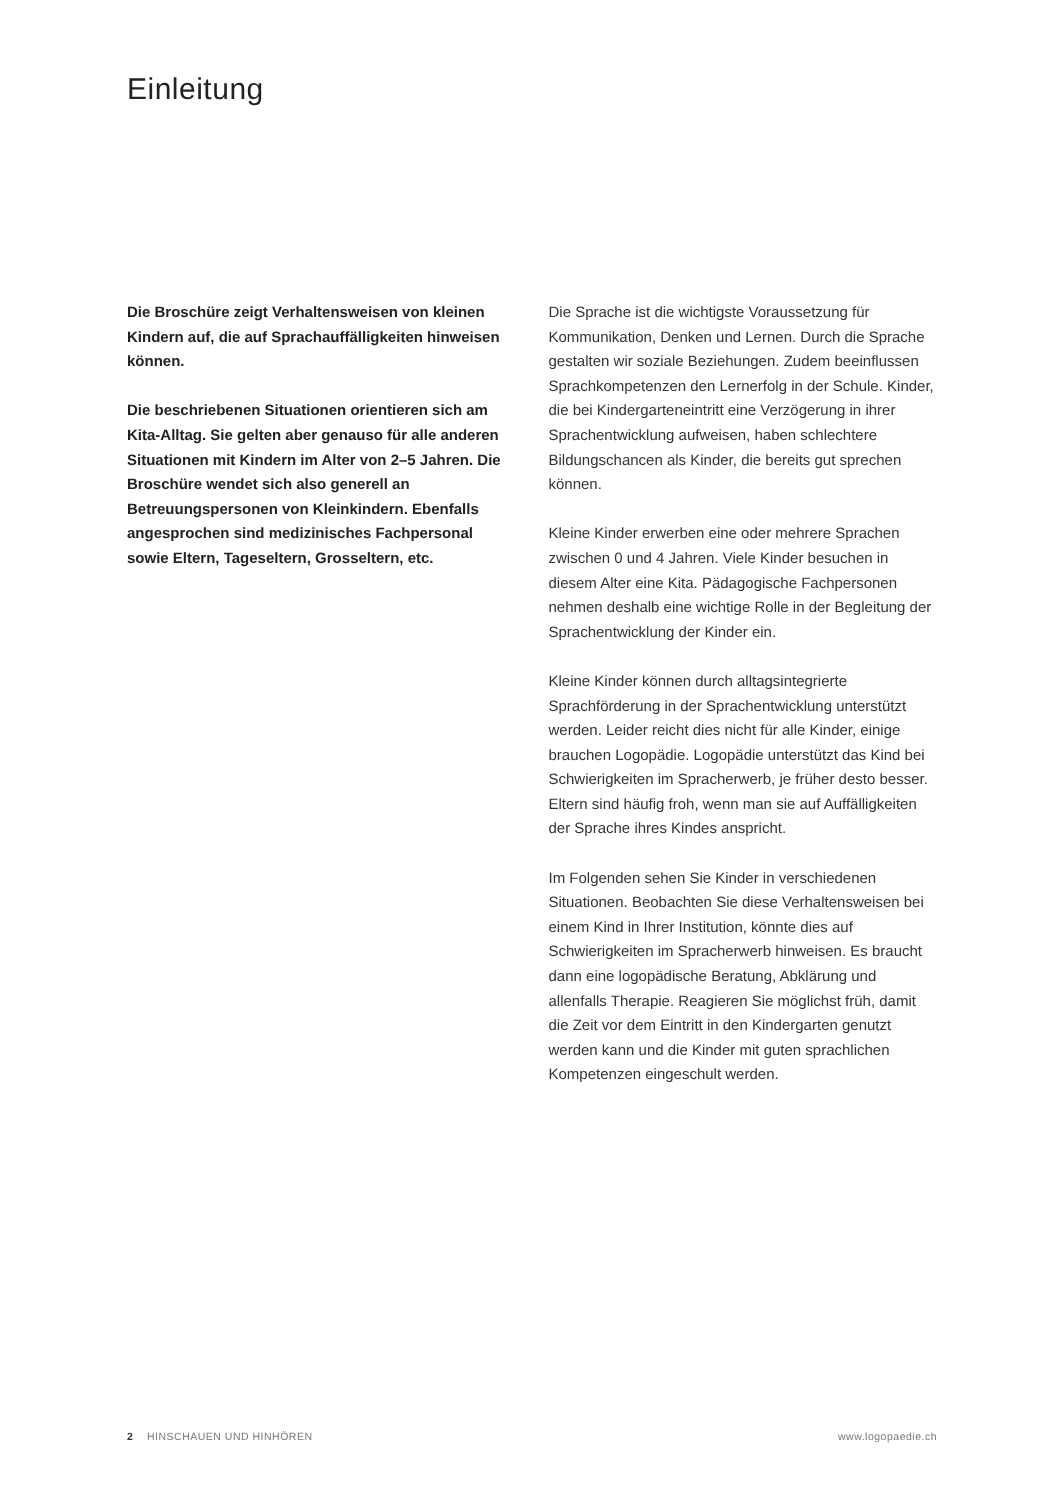Einleitung
Die Broschüre zeigt Verhaltensweisen von kleinen Kindern auf, die auf Sprachauffälligkeiten hinweisen können.
Die beschriebenen Situationen orientieren sich am Kita-Alltag. Sie gelten aber genauso für alle anderen Situationen mit Kindern im Alter von 2–5 Jahren. Die Broschüre wendet sich also generell an Betreuungspersonen von Kleinkindern. Ebenfalls angesprochen sind medizinisches Fachpersonal sowie Eltern, Tageseltern, Grosseltern, etc.
Die Sprache ist die wichtigste Voraussetzung für Kommunikation, Denken und Lernen. Durch die Sprache gestalten wir soziale Beziehungen. Zudem beeinflussen Sprachkompetenzen den Lernerfolg in der Schule. Kinder, die bei Kindergarteneintritt eine Verzögerung in ihrer Sprachentwicklung aufweisen, haben schlechtere Bildungschancen als Kinder, die bereits gut sprechen können.
Kleine Kinder erwerben eine oder mehrere Sprachen zwischen 0 und 4 Jahren. Viele Kinder besuchen in diesem Alter eine Kita. Pädagogische Fachpersonen nehmen deshalb eine wichtige Rolle in der Begleitung der Sprachentwicklung der Kinder ein.
Kleine Kinder können durch alltagsintegrierte Sprachförderung in der Sprachentwicklung unterstützt werden. Leider reicht dies nicht für alle Kinder, einige brauchen Logopädie. Logopädie unterstützt das Kind bei Schwierigkeiten im Spracherwerb, je früher desto besser. Eltern sind häufig froh, wenn man sie auf Auffälligkeiten der Sprache ihres Kindes anspricht.
Im Folgenden sehen Sie Kinder in verschiedenen Situationen. Beobachten Sie diese Verhaltensweisen bei einem Kind in Ihrer Institution, könnte dies auf Schwierigkeiten im Spracherwerb hinweisen. Es braucht dann eine logopädische Beratung, Abklärung und allenfalls Therapie. Reagieren Sie möglichst früh, damit die Zeit vor dem Eintritt in den Kindergarten genutzt werden kann und die Kinder mit guten sprachlichen Kompetenzen eingeschult werden.
2 HINSCHAUEN UND HINHÖREN www.logopaedie.ch